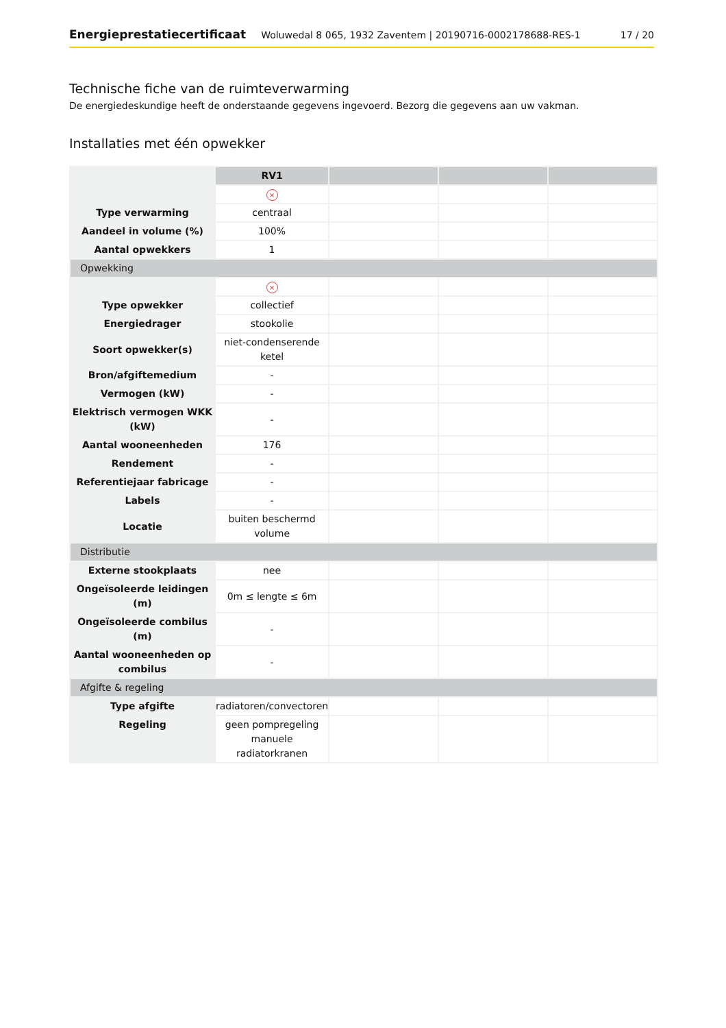Energieprestatiecertificaat Woluwedal 8 065, 1932 Zaventem | 20190716-0002178688-RES-1 17 / 20
Technische fiche van de ruimteverwarming
De energiedeskundige heeft de onderstaande gegevens ingevoerd. Bezorg die gegevens aan uw vakman.
Installaties met één opwekker
| | RV1 | | | |
| | × | | | |
| Type verwarming | centraal | | | |
| Aandeel in volume (%) | 100% | | | |
| Aantal opwekkers | 1 | | | |
| Opwekking | | | | |
| | × | | | |
| Type opwekker | collectief | | | |
| Energiedrager | stookolie | | | |
| Soort opwekker(s) | niet-condenserende ketel | | | |
| Bron/afgiftemedium | - | | | |
| Vermogen (kW) | - | | | |
| Elektrisch vermogen WKK (kW) | - | | | |
| Aantal wooneenheden | 176 | | | |
| Rendement | - | | | |
| Referentiejaar fabricage | - | | | |
| Labels | - | | | |
| Locatie | buiten beschermd volume | | | |
| Distributie | | | | |
| Externe stookplaats | nee | | | |
| Ongeïsoleerde leidingen (m) | 0m ≤ lengte ≤ 6m | | | |
| Ongeïsoleerde combilus (m) | - | | | |
| Aantal wooneenheden op combilus | - | | | |
| Afgifte & regeling | | | | |
| Type afgifte | radiatoren/convectoren | | | |
| Regeling | geen pompregeling manuele radiatorkranen | | | |